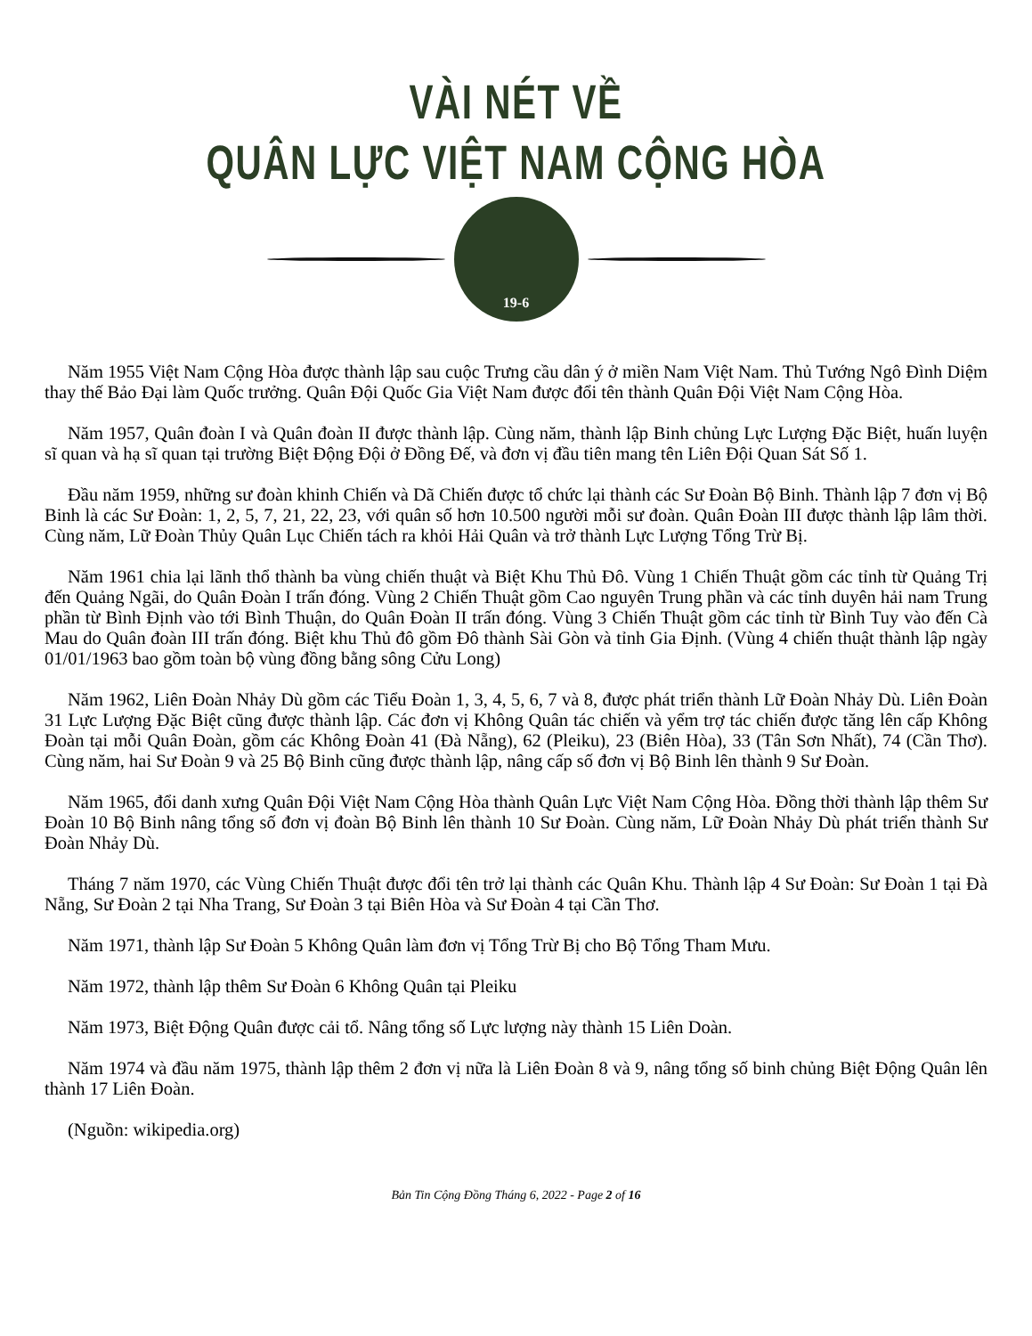VÀI NÉT VỀ
QUÂN LỰC VIỆT NAM CỘNG HÒA
19-6
Năm 1955 Việt Nam Cộng Hòa được thành lập sau cuộc Trưng cầu dân ý ở miền Nam Việt Nam. Thủ Tướng Ngô Đình Diệm thay thế Bảo Đại làm Quốc trưởng. Quân Đội Quốc Gia Việt Nam được đổi tên thành Quân Đội Việt Nam Cộng Hòa.
Năm 1957, Quân đoàn I và Quân đoàn II được thành lập. Cùng năm, thành lập Binh chủng Lực Lượng Đặc Biệt, huấn luyện sĩ quan và hạ sĩ quan tại trường Biệt Động Đội ở Đồng Đế, và đơn vị đầu tiên mang tên Liên Đội Quan Sát Số 1.
Đầu năm 1959, những sư đoàn khinh Chiến và Dã Chiến được tổ chức lại thành các Sư Đoàn Bộ Binh. Thành lập 7 đơn vị Bộ Binh là các Sư Đoàn: 1, 2, 5, 7, 21, 22, 23, với quân số hơn 10.500 người mỗi sư đoàn. Quân Đoàn III được thành lập lâm thời. Cùng năm, Lữ Đoàn Thủy Quân Lục Chiến tách ra khỏi Hải Quân và trở thành Lực Lượng Tổng Trừ Bị.
Năm 1961 chia lại lãnh thổ thành ba vùng chiến thuật và Biệt Khu Thủ Đô. Vùng 1 Chiến Thuật gồm các tỉnh từ Quảng Trị đến Quảng Ngãi, do Quân Đoàn I trấn đóng. Vùng 2 Chiến Thuật gồm Cao nguyên Trung phần và các tỉnh duyên hải nam Trung phần từ Bình Định vào tới Bình Thuận, do Quân Đoàn II trấn đóng. Vùng 3 Chiến Thuật gồm các tỉnh từ Bình Tuy vào đến Cà Mau do Quân đoàn III trấn đóng. Biệt khu Thủ đô gồm Đô thành Sài Gòn và tỉnh Gia Định. (Vùng 4 chiến thuật thành lập ngày 01/01/1963 bao gồm toàn bộ vùng đồng bằng sông Cửu Long)
Năm 1962, Liên Đoàn Nhảy Dù gồm các Tiểu Đoàn 1, 3, 4, 5, 6, 7 và 8, được phát triển thành Lữ Đoàn Nhảy Dù. Liên Đoàn 31 Lực Lượng Đặc Biệt cũng được thành lập. Các đơn vị Không Quân tác chiến và yểm trợ tác chiến được tăng lên cấp Không Đoàn tại mỗi Quân Đoàn, gồm các Không Đoàn 41 (Đà Nẵng), 62 (Pleiku), 23 (Biên Hòa), 33 (Tân Sơn Nhất), 74 (Cần Thơ). Cùng năm, hai Sư Đoàn 9 và 25 Bộ Binh cũng được thành lập, nâng cấp số đơn vị Bộ Binh lên thành 9 Sư Đoàn.
Năm 1965, đổi danh xưng Quân Đội Việt Nam Cộng Hòa thành Quân Lực Việt Nam Cộng Hòa. Đồng thời thành lập thêm Sư Đoàn 10 Bộ Binh nâng tổng số đơn vị đoàn Bộ Binh lên thành 10 Sư Đoàn. Cùng năm, Lữ Đoàn Nhảy Dù phát triển thành Sư Đoàn Nhảy Dù.
Tháng 7 năm 1970, các Vùng Chiến Thuật được đổi tên trở lại thành các Quân Khu. Thành lập 4 Sư Đoàn: Sư Đoàn 1 tại Đà Nẵng, Sư Đoàn 2 tại Nha Trang, Sư Đoàn 3 tại Biên Hòa và Sư Đoàn 4 tại Cần Thơ.
Năm 1971, thành lập Sư Đoàn 5 Không Quân làm đơn vị Tổng Trừ Bị cho Bộ Tổng Tham Mưu.
Năm 1972, thành lập thêm Sư Đoàn 6 Không Quân tại Pleiku
Năm 1973, Biệt Động Quân được cải tổ. Nâng tổng số Lực lượng này thành 15 Liên Doàn.
Năm 1974 và đầu năm 1975, thành lập thêm 2 đơn vị nữa là Liên Đoàn 8 và 9, nâng tổng số binh chủng Biệt Động Quân lên thành 17 Liên Đoàn.
(Nguồn: wikipedia.org)
Bản Tin Cộng Đồng Tháng 6, 2022 - Page 2 of 16